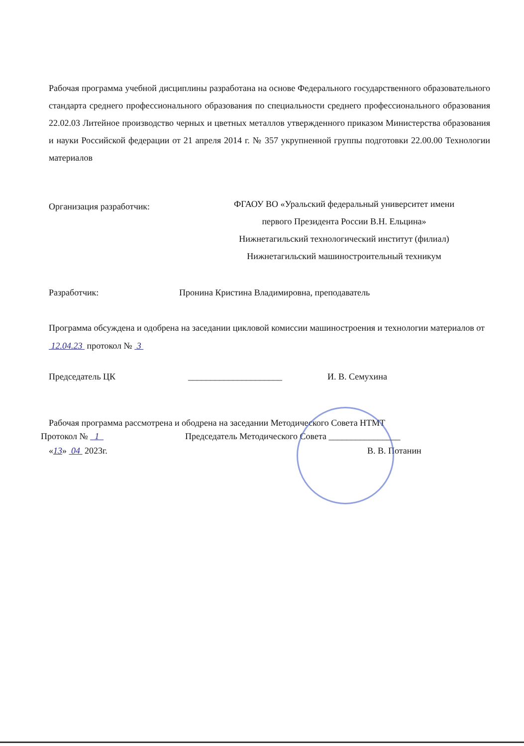Рабочая программа учебной дисциплины разработана на основе Федерального государственного образовательного стандарта среднего профессионального образования по специальности среднего профессионального образования 22.02.03 Литейное производство черных и цветных металлов утвержденного приказом Министерства образования и науки Российской федерации от 21 апреля 2014 г. № 357 укрупненной группы подготовки 22.00.00 Технологии материалов
Организация разработчик:
ФГАОУ ВО «Уральский федеральный университет имени
первого Президента России В.Н. Ельцина»
Нижнетагильский технологический институт (филиал)
Нижнетагильский машиностроительный техникум
Разработчик: Пронина Кристина Владимировна, преподаватель
Программа обсуждена и одобрена на заседании цикловой комиссии машиностроения и технологии материалов от 12.04.23 протокол № 3
Председатель ЦК _____________________ И. В. Семухина
Рабочая программа рассмотрена и ободрена на заседании Методического Совета НТМТ
Протокол № 1 Председатель Методического Совета ________________
«13» 04 2023г. В. В. Потанин